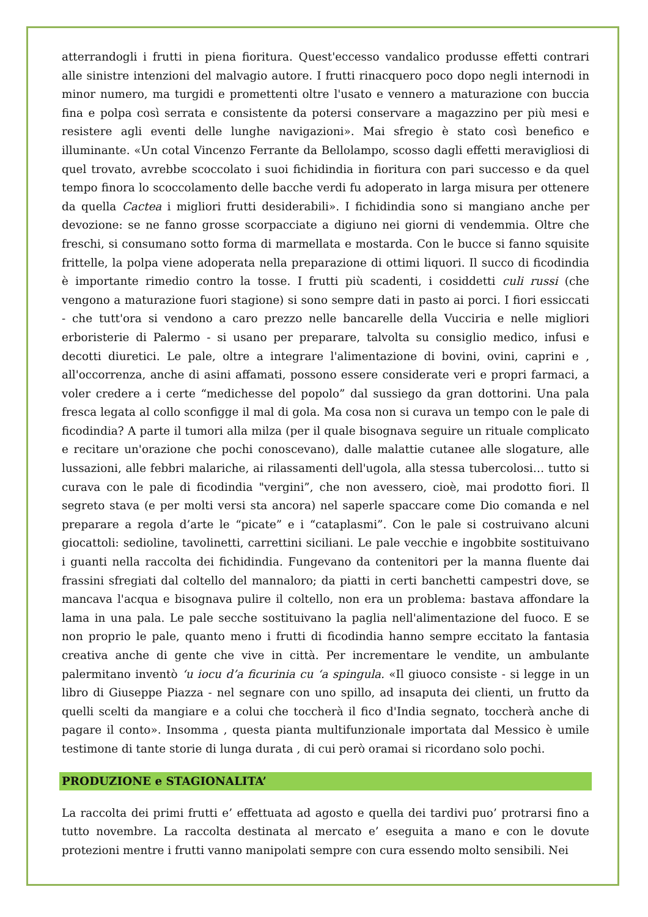atterrandogli i frutti in piena fioritura. Quest'eccesso vandalico produsse effetti contrari alle sinistre intenzioni del malvagio autore. I frutti rinacquero poco dopo negli internodi in minor numero, ma turgidi e promettenti oltre l'usato e vennero a maturazione con buccia fina e polpa così serrata e consistente da potersi conservare a magazzino per più mesi e resistere agli eventi delle lunghe navigazioni». Mai sfregio è stato così benefico e illuminante. «Un cotal Vincenzo Ferrante da Bellolampo, scosso dagli effetti meravigliosi di quel trovato, avrebbe scoccolato i suoi fichidindia in fioritura con pari successo e da quel tempo finora lo scoccolamento delle bacche verdi fu adoperato in larga misura per ottenere da quella Cactea i migliori frutti desiderabili». I fichidindia sono si mangiano anche per devozione: se ne fanno grosse scorpacciate a digiuno nei giorni di vendemmia. Oltre che freschi, si consumano sotto forma di marmellata e mostarda. Con le bucce si fanno squisite frittelle, la polpa viene adoperata nella preparazione di ottimi liquori. Il succo di ficodindia è importante rimedio contro la tosse. I frutti più scadenti, i cosiddetti culi russi (che vengono a maturazione fuori stagione) si sono sempre dati in pasto ai porci. I fiori essiccati - che tutt'ora si vendono a caro prezzo nelle bancarelle della Vucciria e nelle migliori erboristerie di Palermo - si usano per preparare, talvolta su consiglio medico, infusi e decotti diuretici. Le pale, oltre a integrare l'alimentazione di bovini, ovini, caprini e , all'occorrenza, anche di asini affamati, possono essere considerate veri e propri farmaci, a voler credere a i certe “medichesse del popolo” dal sussiego da gran dottorini. Una pala fresca legata al collo sconfigge il mal di gola. Ma cosa non si curava un tempo con le pale di ficodindia? A parte il tumori alla milza (per il quale bisognava seguire un rituale complicato e recitare un'orazione che pochi conoscevano), dalle malattie cutanee alle slogature, alle lussazioni, alle febbri malariche, ai rilassamenti dell'ugola, alla stessa tubercolosi… tutto si curava con le pale di ficodindia "vergini”, che non avessero, cioè, mai prodotto fiori. Il segreto stava (e per molti versi sta ancora) nel saperle spaccare come Dio comanda e nel preparare a regola d’arte le “picate” e i “cataplasmi”. Con le pale si costruivano alcuni giocattoli: sedioline, tavolinetti, carrettini siciliani. Le pale vecchie e ingobbite sostituivano i guanti nella raccolta dei fichidindia. Fungevano da contenitori per la manna fluente dai frassini sfregiati dal coltello del mannaloro; da piatti in certi banchetti campestri dove, se mancava l'acqua e bisognava pulire il coltello, non era un problema: bastava affondare la lama in una pala. Le pale secche sostituivano la paglia nell'alimentazione del fuoco. E se non proprio le pale, quanto meno i frutti di ficodindia hanno sempre eccitato la fantasia creativa anche di gente che vive in città. Per incrementare le vendite, un ambulante palermitano inventò ‘u iocu d’a ficurinia cu ‘a spingula. «Il giuoco consiste - si legge in un libro di Giuseppe Piazza - nel segnare con uno spillo, ad insaputa dei clienti, un frutto da quelli scelti da mangiare e a colui che toccherà il fico d'India segnato, toccherà anche di pagare il conto». Insomma , questa pianta multifunzionale importata dal Messico è umile testimone di tante storie di lunga durata , di cui però oramai si ricordano solo pochi.
PRODUZIONE e STAGIONALITA’
La raccolta dei primi frutti e’ effettuata ad agosto e quella dei tardivi puo’ protrarsi fino a tutto novembre. La raccolta destinata al mercato e’ eseguita a mano e con le dovute protezioni mentre i frutti vanno manipolati sempre con cura essendo molto sensibili. Nei